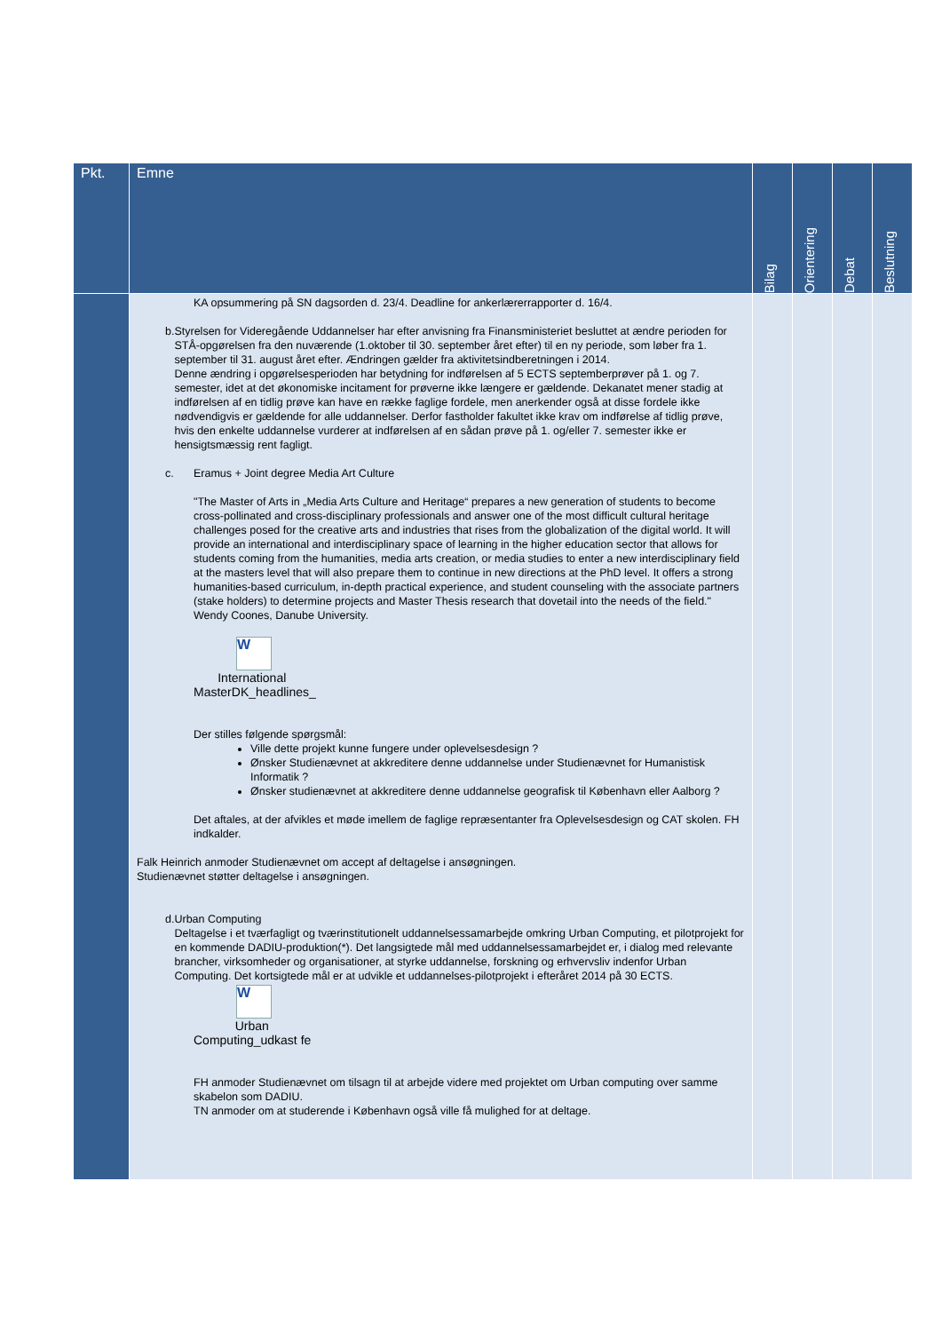| Pkt. | Emne | Bilag | Orientering | Debat | Beslutning |
| --- | --- | --- | --- | --- | --- |
| | KA opsummering på SN dagsorden d. 23/4. Deadline for ankerlærerrapporter d. 16/4. b. Styrelsen for Videregående Uddannelser har efter anvisning fra Finansministeriet besluttet at ændre perioden for STÅ-opgørelsen fra den nuværende (1.oktober til 30. september året efter) til en ny periode, som løber fra 1. september til 31. august året efter. Ændringen gælder fra aktivitetsindberetningen i 2014. Denne ændring i opgørelsesperioden har betydning for indførelsen af 5 ECTS septemberprøver på 1. og 7. semester, idet at det økonomiske incitament for prøverne ikke længere er gældende. Dekanatet mener stadig at indførelsen af en tidlig prøve kan have en række faglige fordele, men anerkender også at disse fordele ikke nødvendigvis er gældende for alle uddannelser. Derfor fastholder fakultet ikke krav om indførelse af tidlig prøve, hvis den enkelte uddannelse vurderer at indførelsen af en sådan prøve på 1. og/eller 7. semester ikke er hensigtsmæssig rent fagligt. c. Eramus + Joint degree Media Art Culture "The Master of Arts in „Media Arts Culture and Heritage“ prepares a new generation of students to become cross-pollinated and cross-disciplinary professionals and answer one of the most difficult cultural heritage challenges posed for the creative arts and industries that rises from the globalization of the digital world. It will provide an international and interdisciplinary space of learning in the higher education sector that allows for students coming from the humanities, media arts creation, or media studies to enter a new interdisciplinary field at the masters level that will also prepare them to continue in new directions at the PhD level. It offers a strong humanities-based curriculum, in-depth practical experience, and student counseling with the associate partners (stake holders) to determine projects and Master Thesis research that dovetail into the needs of the field." Wendy Coones, Danube University. W International MasterDK_headlines_ Der stilles følgende spørgsmål: Ville dette projekt kunne fungere under oplevelsesdesign ? Ønsker Studienævnet at akkreditere denne uddannelse under Studienævnet for Humanistisk Informatik ? Ønsker studienævnet at akkreditere denne uddannelse geografisk til København eller Aalborg ? Det aftales, at der afvikles et møde imellem de faglige repræsentanter fra Oplevelsesdesign og CAT skolen. FH indkalder. Falk Heinrich anmoder Studienævnet om accept af deltagelse i ansøgningen. Studienævnet støtter deltagelse i ansøgningen. d. Urban Computing Deltagelse i et tværfagligt og tværinstitutionelt uddannelsessamarbejde omkring Urban Computing, et pilotprojekt for en kommende DADIU-produktion(*). Det langsigtede mål med uddannelsessamarbejdet er, i dialog med relevante brancher, virksomheder og organisationer, at styrke uddannelse, forskning og erhvervsliv indenfor Urban Computing. Det kortsigtede mål er at udvikle et uddannelses-pilotprojekt i efteråret 2014 på 30 ECTS. W Urban Computing_udkast fe FH anmoder Studienævnet om tilsagn til at arbejde videre med projektet om Urban computing over samme skabelon som DADIU. TN anmoder om at studerende i København også ville få mulighed for at deltage. | | | | |